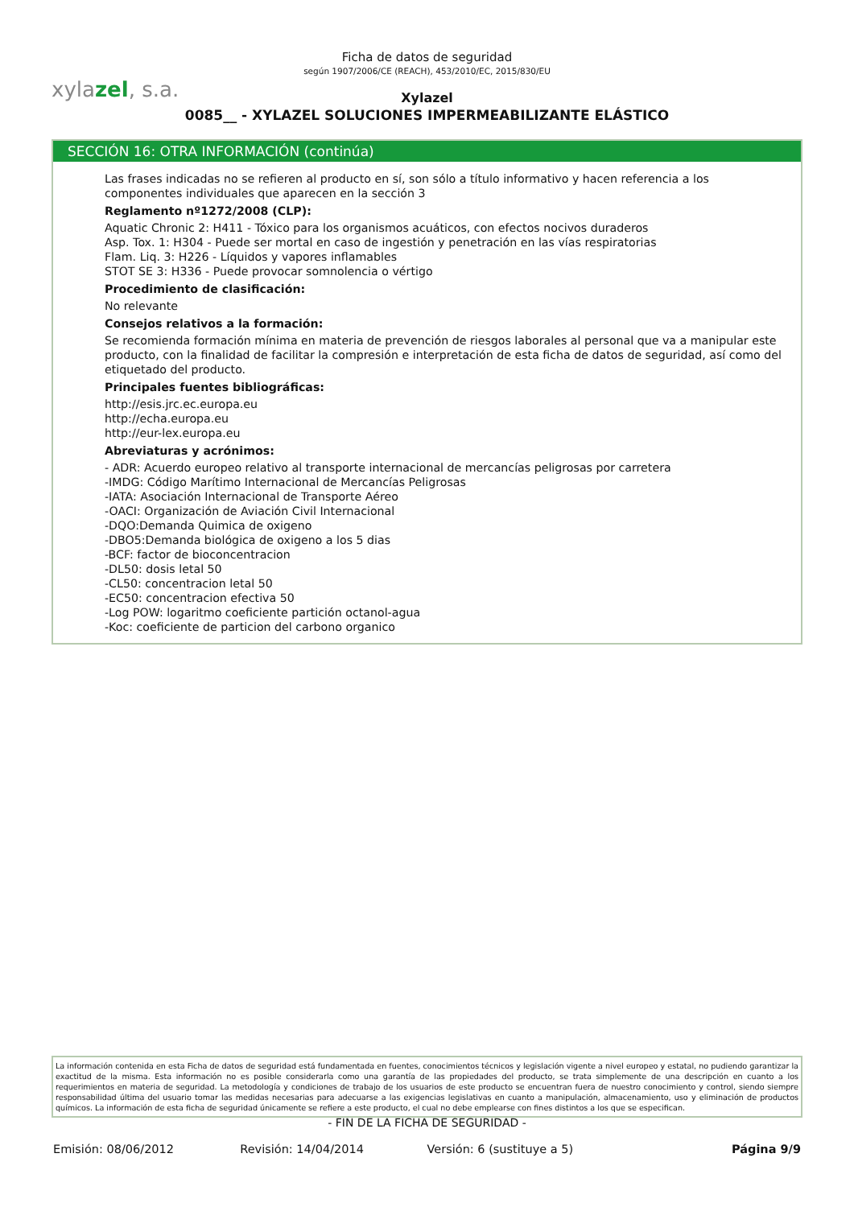xylazel, s.a.
Ficha de datos de seguridad
según 1907/2006/CE (REACH), 453/2010/EC, 2015/830/EU
Xylazel
0085__ - XYLAZEL SOLUCIONES IMPERMEABILIZANTE ELÁSTICO
SECCIÓN 16: OTRA INFORMACIÓN (continúa)
Las frases indicadas no se refieren al producto en sí, son sólo a título informativo y hacen referencia a los componentes individuales que aparecen en la sección 3
Reglamento nº1272/2008 (CLP):
Aquatic Chronic 2: H411 - Tóxico para los organismos acuáticos, con efectos nocivos duraderos
Asp. Tox. 1: H304 - Puede ser mortal en caso de ingestión y penetración en las vías respiratorias
Flam. Liq. 3: H226 - Líquidos y vapores inflamables
STOT SE 3: H336 - Puede provocar somnolencia o vértigo
Procedimiento de clasificación:
No relevante
Consejos relativos a la formación:
Se recomienda formación mínima en materia de prevención de riesgos laborales al personal que va a manipular este producto, con la finalidad de facilitar la compresión e interpretación de esta ficha de datos de seguridad, así como del etiquetado del producto.
Principales fuentes bibliográficas:
http://esis.jrc.ec.europa.eu
http://echa.europa.eu
http://eur-lex.europa.eu
Abreviaturas y acrónimos:
- ADR: Acuerdo europeo relativo al transporte internacional de mercancías peligrosas por carretera
-IMDG: Código Marítimo Internacional de Mercancías Peligrosas
-IATA: Asociación Internacional de Transporte Aéreo
-OACI: Organización de Aviación Civil Internacional
-DQO:Demanda Quimica de oxigeno
-DBO5:Demanda biológica de oxigeno a los 5 dias
-BCF: factor de bioconcentracion
-DL50: dosis letal 50
-CL50: concentracion letal 50
-EC50: concentracion efectiva 50
-Log POW: logaritmo coeficiente partición octanol-agua
-Koc: coeficiente de particion del carbono organico
La información contenida en esta Ficha de datos de seguridad está fundamentada en fuentes, conocimientos técnicos y legislación vigente a nivel europeo y estatal, no pudiendo garantizar la exactitud de la misma. Esta información no es posible considerarla como una garantía de las propiedades del producto, se trata simplemente de una descripción en cuanto a los requerimientos en materia de seguridad. La metodología y condiciones de trabajo de los usuarios de este producto se encuentran fuera de nuestro conocimiento y control, siendo siempre responsabilidad última del usuario tomar las medidas necesarias para adecuarse a las exigencias legislativas en cuanto a manipulación, almacenamiento, uso y eliminación de productos químicos. La información de esta ficha de seguridad únicamente se refiere a este producto, el cual no debe emplearse con fines distintos a los que se especifican.
- FIN DE LA FICHA DE SEGURIDAD -
Emisión: 08/06/2012 Revisión: 14/04/2014 Versión: 6 (sustituye a 5) Página 9/9